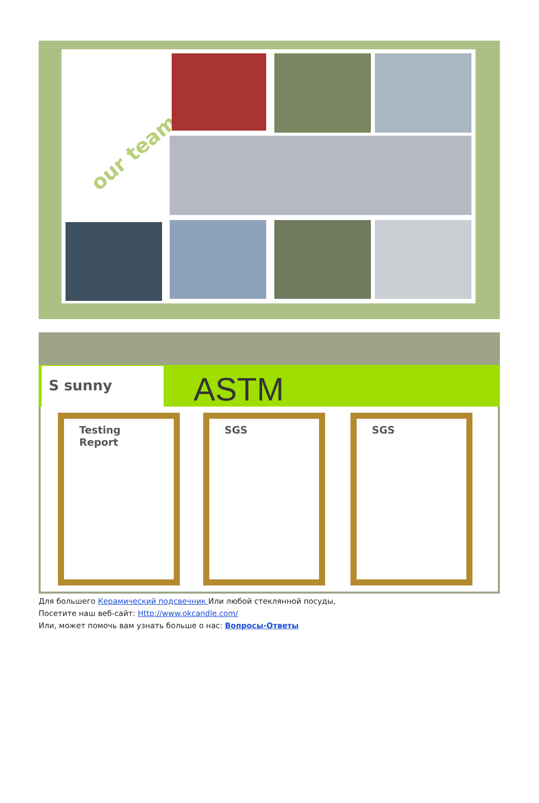our team
S sunny ASTM
Testing Report SGS SGS
Для большего Керамический подсвечник Или любой стеклянной посуды,
Посетите наш веб-сайт: Http://www.okcandle.com/
Или, может помочь вам узнать больше о нас: Вопросы-Ответы